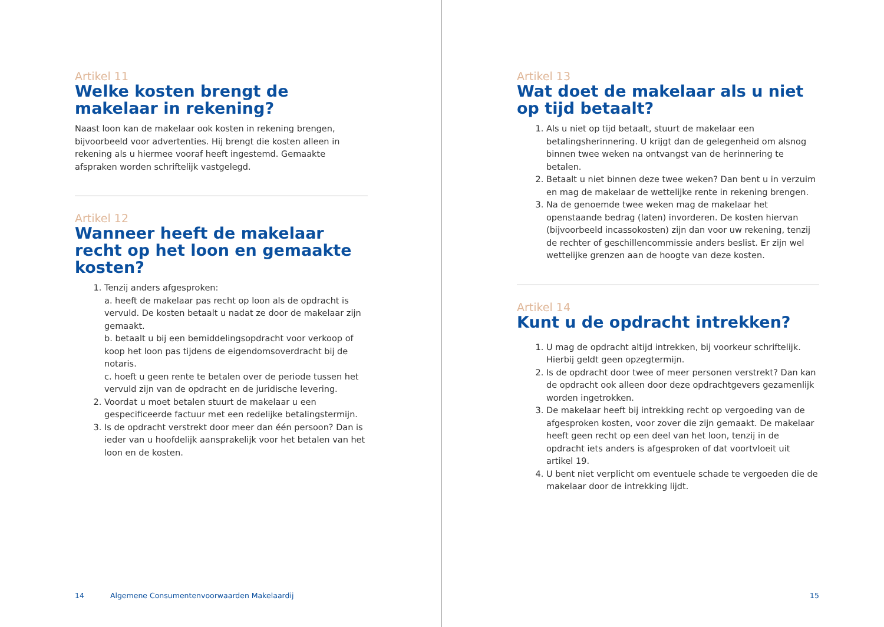Artikel 11
Welke kosten brengt de makelaar in rekening?
Naast loon kan de makelaar ook kosten in rekening brengen, bijvoorbeeld voor advertenties. Hij brengt die kosten alleen in rekening als u hiermee vooraf heeft ingestemd. Gemaakte afspraken worden schriftelijk vastgelegd.
Artikel 12
Wanneer heeft de makelaar recht op het loon en gemaakte kosten?
1. Tenzij anders afgesproken:
a. heeft de makelaar pas recht op loon als de opdracht is vervuld. De kosten betaalt u nadat ze door de makelaar zijn gemaakt.
b. betaalt u bij een bemiddelingsopdracht voor verkoop of koop het loon pas tijdens de eigendomsoverdracht bij de notaris.
c. hoeft u geen rente te betalen over de periode tussen het vervuld zijn van de opdracht en de juridische levering.
2. Voordat u moet betalen stuurt de makelaar u een gespecificeerde factuur met een redelijke betalingstermijn.
3. Is de opdracht verstrekt door meer dan één persoon? Dan is ieder van u hoofdelijk aansprakelijk voor het betalen van het loon en de kosten.
14 Algemene Consumentenvoorwaarden Makelaardij
Artikel 13
Wat doet de makelaar als u niet op tijd betaalt?
1. Als u niet op tijd betaalt, stuurt de makelaar een betalingsherinnering. U krijgt dan de gelegenheid om alsnog binnen twee weken na ontvangst van de herinnering te betalen.
2. Betaalt u niet binnen deze twee weken? Dan bent u in verzuim en mag de makelaar de wettelijke rente in rekening brengen.
3. Na de genoemde twee weken mag de makelaar het openstaande bedrag (laten) invorderen. De kosten hiervan (bijvoorbeeld incassokosten) zijn dan voor uw rekening, tenzij de rechter of geschillencommissie anders beslist. Er zijn wel wettelijke grenzen aan de hoogte van deze kosten.
Artikel 14
Kunt u de opdracht intrekken?
1. U mag de opdracht altijd intrekken, bij voorkeur schriftelijk. Hierbij geldt geen opzegtermijn.
2. Is de opdracht door twee of meer personen verstrekt? Dan kan de opdracht ook alleen door deze opdrachtgevers gezamenlijk worden ingetrokken.
3. De makelaar heeft bij intrekking recht op vergoeding van de afgesproken kosten, voor zover die zijn gemaakt. De makelaar heeft geen recht op een deel van het loon, tenzij in de opdracht iets anders is afgesproken of dat voortvloeit uit artikel 19.
4. U bent niet verplicht om eventuele schade te vergoeden die de makelaar door de intrekking lijdt.
15